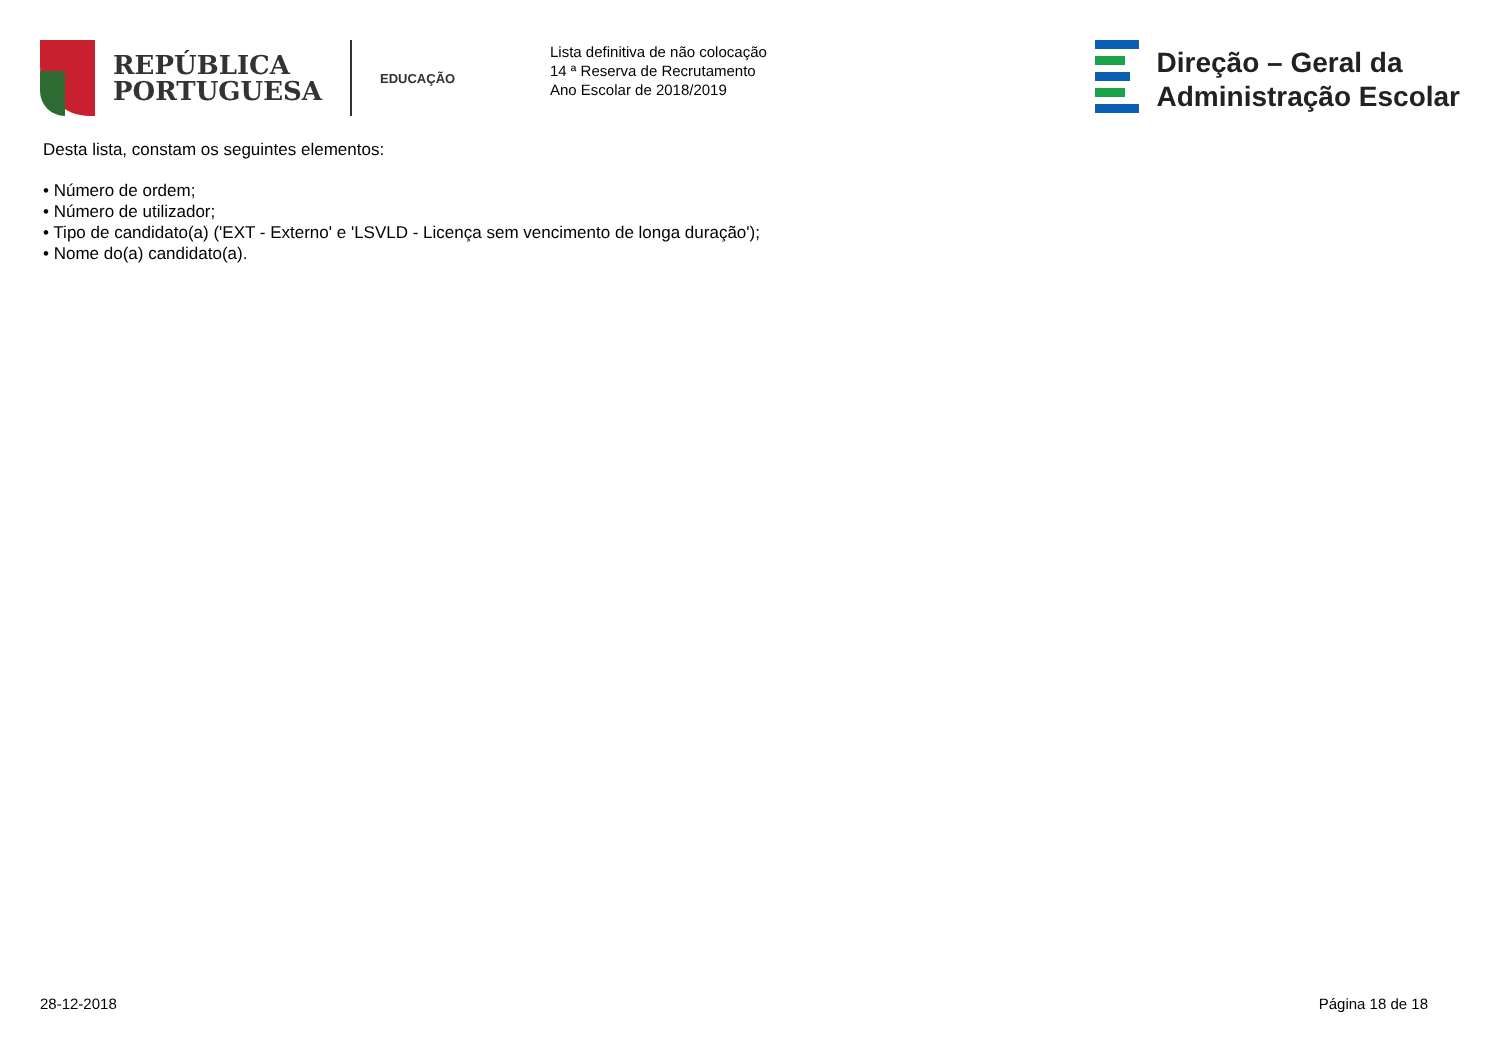REPÚBLICA
PORTUGUESA
EDUCAÇÃO
Lista definitiva de não colocação
14 ª Reserva de Recrutamento
Ano Escolar de 2018/2019
Direção – Geral da
Administração Escolar
Desta lista, constam os seguintes elementos:
• Número de ordem;
• Número de utilizador;
• Tipo de candidato(a) ('EXT - Externo' e 'LSVLD - Licença sem vencimento de longa duração');
• Nome do(a) candidato(a).
28-12-2018 Página 18 de 18